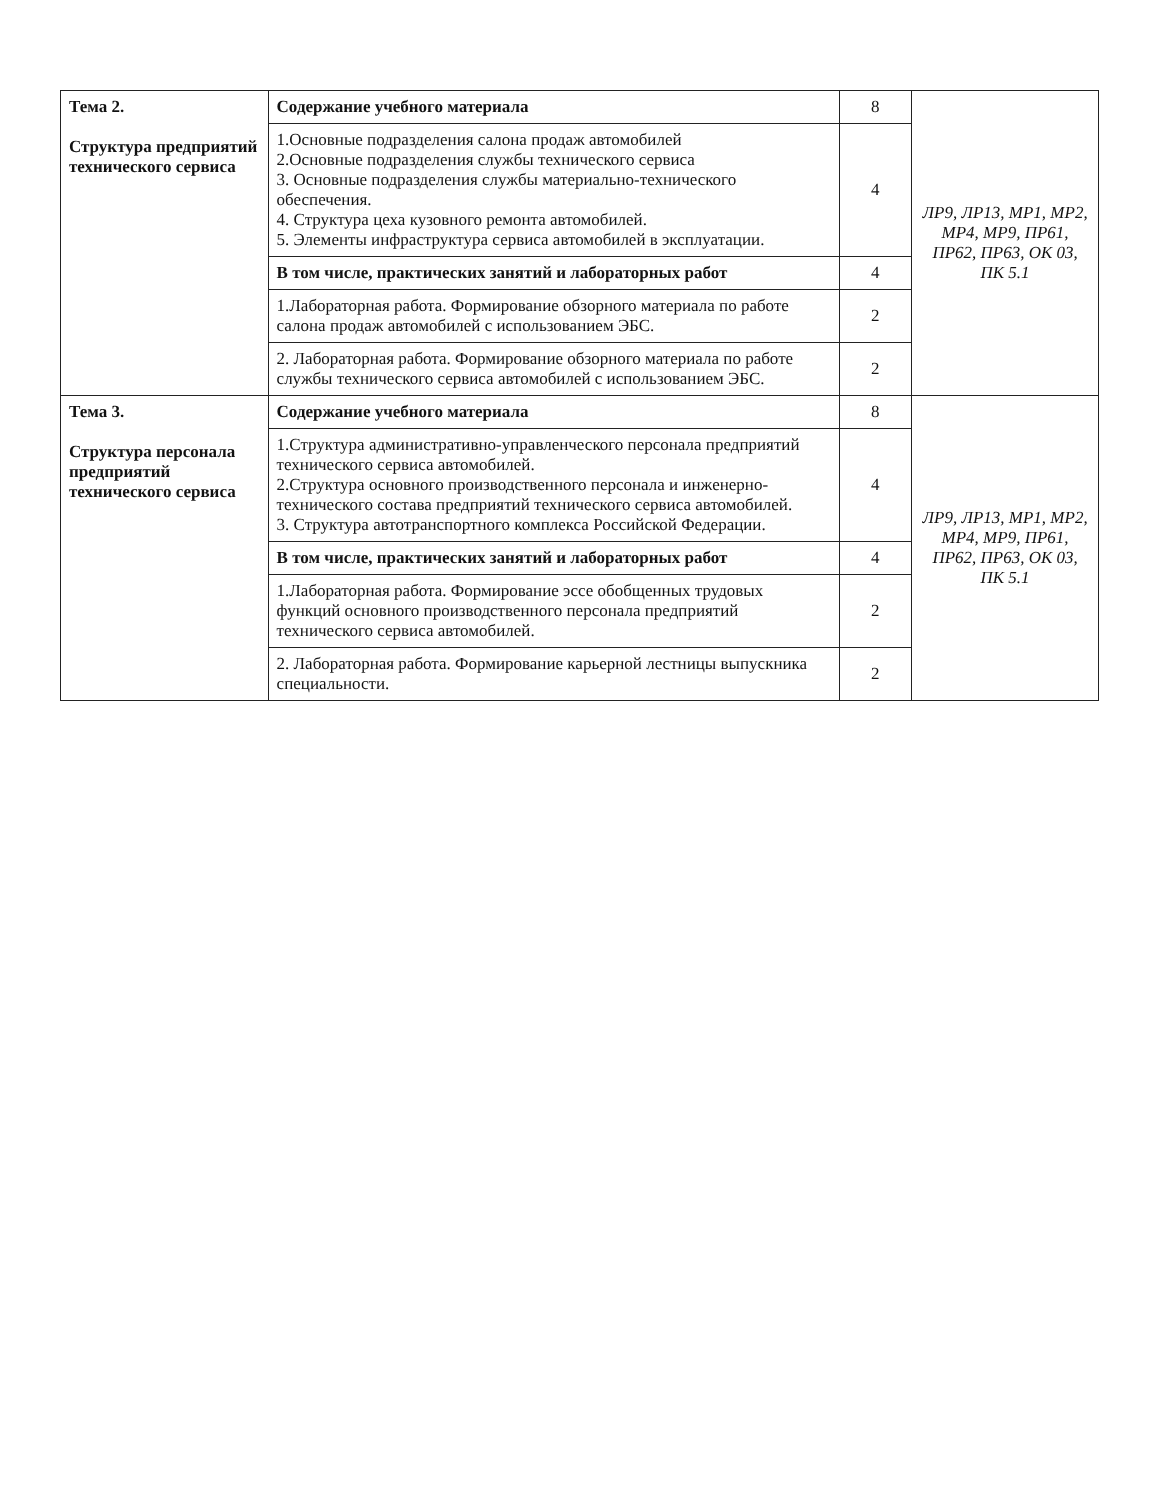| Тема 2. Структура предприятий технического сервиса | Содержание учебного материала | 8 | ЛР9, ЛР13, МР1, МР2, МР4, МР9, ПР61, ПР62, ПР63, ОК 03, ПК 5.1 |
| | 1.Основные подразделения салона продаж автомобилей 2.Основные подразделения службы технического сервиса 3. Основные подразделения службы материально-технического обеспечения. 4. Структура цеха кузовного ремонта автомобилей. 5. Элементы инфраструктура сервиса автомобилей в эксплуатации. | 4 | |
| | В том числе, практических занятий и лабораторных работ | 4 | |
| | 1.Лабораторная работа. Формирование обзорного материала по работе салона продаж автомобилей с использованием ЭБС. | 2 | |
| | 2. Лабораторная работа. Формирование обзорного материала по работе службы технического сервиса автомобилей с использованием ЭБС. | 2 | |
| Тема 3. Структура персонала предприятий технического сервиса | Содержание учебного материала | 8 | ЛР9, ЛР13, МР1, МР2, МР4, МР9, ПР61, ПР62, ПР63, ОК 03, ПК 5.1 |
| | 1.Структура административно-управленческого персонала предприятий технического сервиса автомобилей. 2.Структура основного производственного персонала и инженерно-технического состава предприятий технического сервиса автомобилей. 3. Структура автотранспортного комплекса Российской Федерации. | 4 | |
| | В том числе, практических занятий и лабораторных работ | 4 | |
| | 1.Лабораторная работа. Формирование эссе обобщенных трудовых функций основного производственного персонала предприятий технического сервиса автомобилей. | 2 | |
| | 2. Лабораторная работа. Формирование карьерной лестницы выпускника специальности. | 2 | |